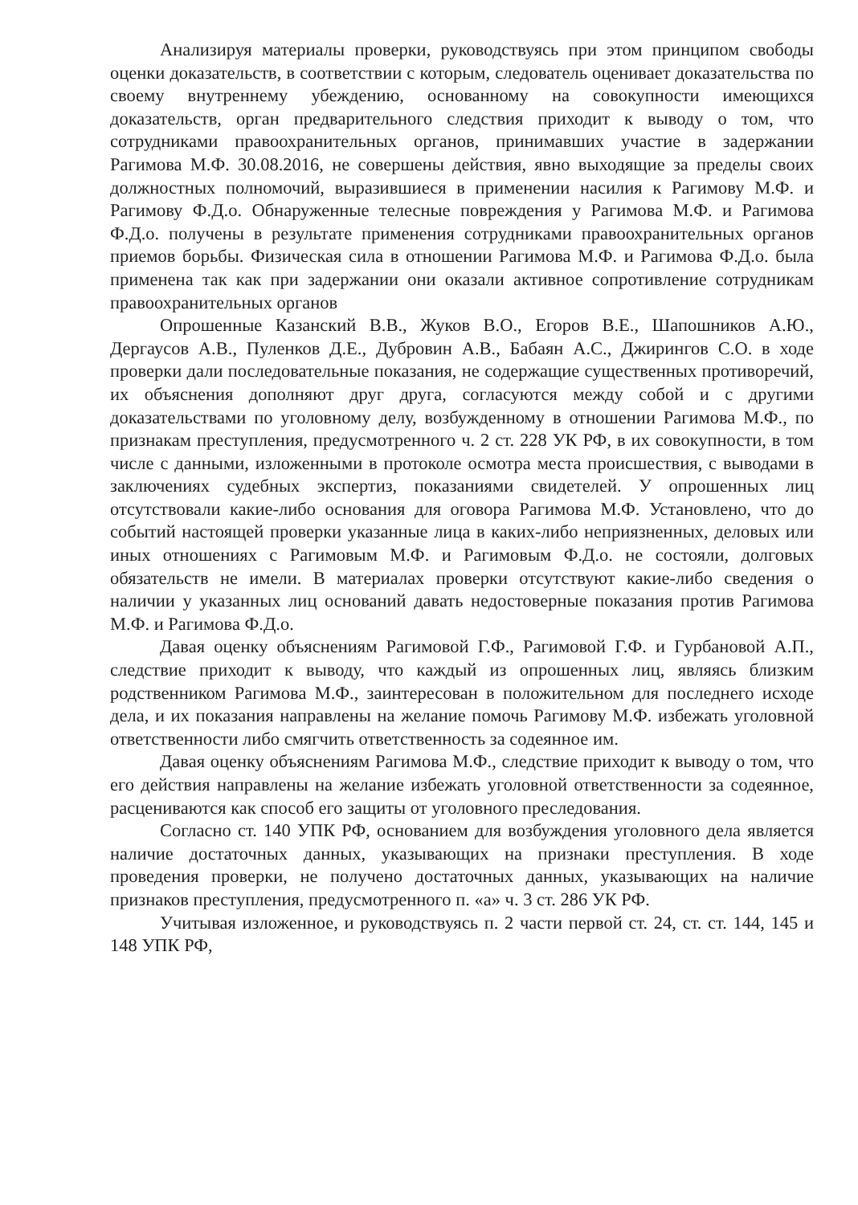Анализируя материалы проверки, руководствуясь при этом принципом свободы оценки доказательств, в соответствии с которым, следователь оценивает доказательства по своему внутреннему убеждению, основанному на совокупности имеющихся доказательств, орган предварительного следствия приходит к выводу о том, что сотрудниками правоохранительных органов, принимавших участие в задержании Рагимова М.Ф. 30.08.2016, не совершены действия, явно выходящие за пределы своих должностных полномочий, выразившиеся в применении насилия к Рагимову М.Ф. и Рагимову Ф.Д.о. Обнаруженные телесные повреждения у Рагимова М.Ф. и Рагимова Ф.Д.о. получены в результате применения сотрудниками правоохранительных органов приемов борьбы. Физическая сила в отношении Рагимова М.Ф. и Рагимова Ф.Д.о. была применена так как при задержании они оказали активное сопротивление сотрудникам правоохранительных органов
Опрошенные Казанский В.В., Жуков В.О., Егоров В.Е., Шапошников А.Ю., Дергаусов А.В., Пуленков Д.Е., Дубровин А.В., Бабаян А.С., Джирингов С.О. в ходе проверки дали последовательные показания, не содержащие существенных противоречий, их объяснения дополняют друг друга, согласуются между собой и с другими доказательствами по уголовному делу, возбужденному в отношении Рагимова М.Ф., по признакам преступления, предусмотренного ч. 2 ст. 228 УК РФ, в их совокупности, в том числе с данными, изложенными в протоколе осмотра места происшествия, с выводами в заключениях судебных экспертиз, показаниями свидетелей. У опрошенных лиц отсутствовали какие-либо основания для оговора Рагимова М.Ф. Установлено, что до событий настоящей проверки указанные лица в каких-либо неприязненных, деловых или иных отношениях с Рагимовым М.Ф. и Рагимовым Ф.Д.о. не состояли, долговых обязательств не имели. В материалах проверки отсутствуют какие-либо сведения о наличии у указанных лиц оснований давать недостоверные показания против Рагимова М.Ф. и Рагимова Ф.Д.о.
Давая оценку объяснениям Рагимовой Г.Ф., Рагимовой Г.Ф. и Гурбановой А.П., следствие приходит к выводу, что каждый из опрошенных лиц, являясь близким родственником Рагимова М.Ф., заинтересован в положительном для последнего исходе дела, и их показания направлены на желание помочь Рагимову М.Ф. избежать уголовной ответственности либо смягчить ответственность за содеянное им.
Давая оценку объяснениям Рагимова М.Ф., следствие приходит к выводу о том, что его действия направлены на желание избежать уголовной ответственности за содеянное, расцениваются как способ его защиты от уголовного преследования.
Согласно ст. 140 УПК РФ, основанием для возбуждения уголовного дела является наличие достаточных данных, указывающих на признаки преступления. В ходе проведения проверки, не получено достаточных данных, указывающих на наличие признаков преступления, предусмотренного п. «а» ч. 3 ст. 286 УК РФ.
Учитывая изложенное, и руководствуясь п. 2 части первой ст. 24, ст. ст. 144, 145 и 148 УПК РФ,